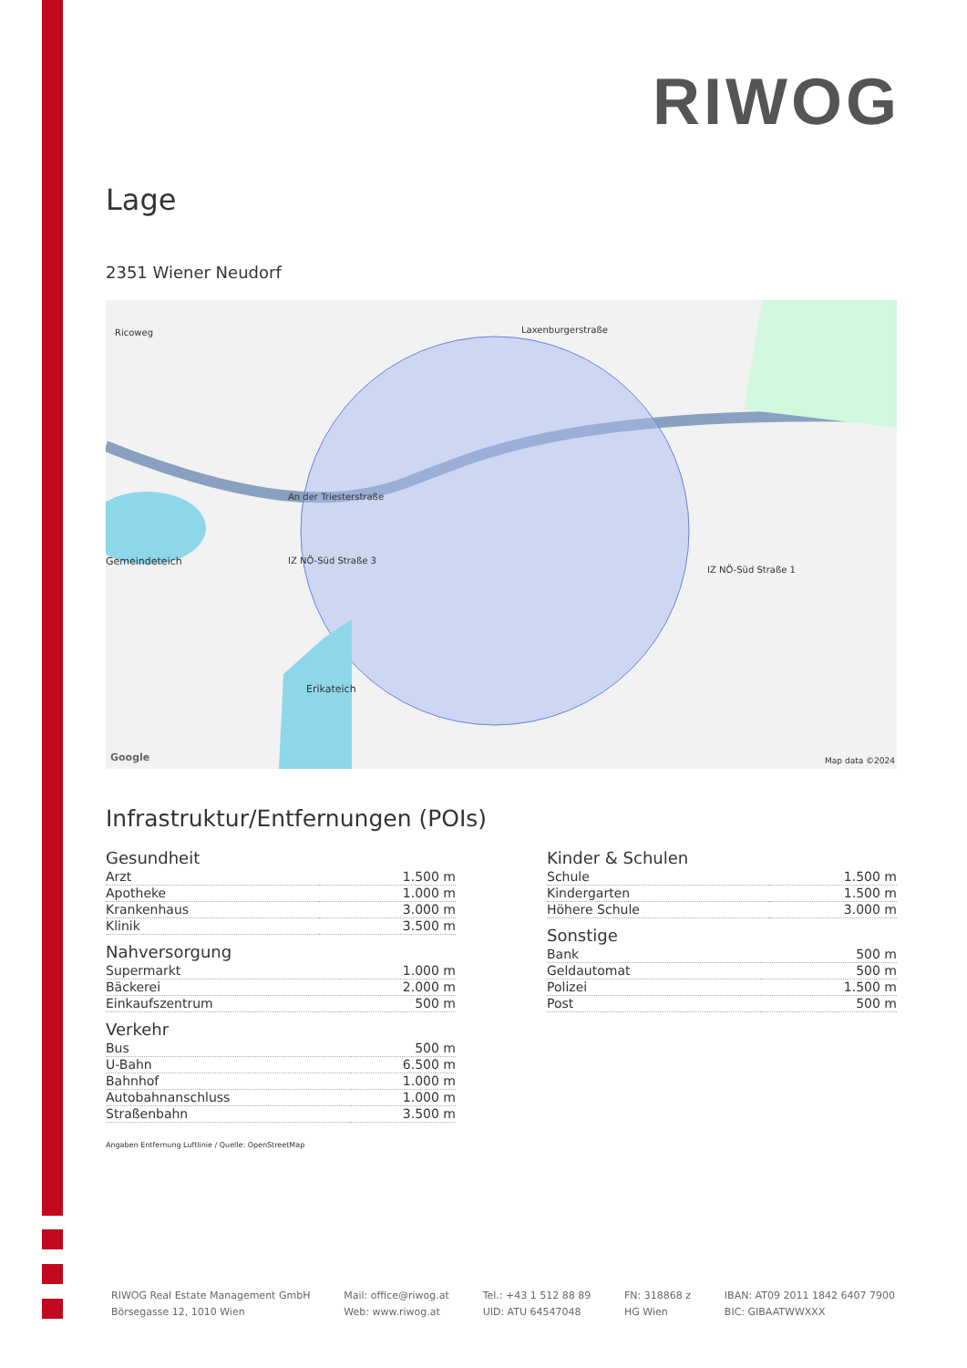RIWOG
Lage
2351 Wiener Neudorf
Ricoweg Laxenburgerstraße
An der Triesterstraße
IZ NÖ-Süd Straße 3
IZ NÖ-Süd Straße 1
Gemeindeteich
Erikateich
Google Map data ©2024
Infrastruktur/Entfernungen (POIs)
Gesundheit
| Arzt | 1.500 m |
| Apotheke | 1.000 m |
| Krankenhaus | 3.000 m |
| Klinik | 3.500 m |
Nahversorgung
| Supermarkt | 1.000 m |
| Bäckerei | 2.000 m |
| Einkaufszentrum | 500 m |
Verkehr
| Bus | 500 m |
| U-Bahn | 6.500 m |
| Bahnhof | 1.000 m |
| Autobahnanschluss | 1.000 m |
| Straßenbahn | 3.500 m |
Kinder & Schulen
| Schule | 1.500 m |
| Kindergarten | 1.500 m |
| Höhere Schule | 3.000 m |
Sonstige
| Bank | 500 m |
| Geldautomat | 500 m |
| Polizei | 1.500 m |
| Post | 500 m |
Angaben Entfernung Luftlinie / Quelle: OpenStreetMap
RIWOG Real Estate Management GmbH
Börsegasse 12, 1010 Wien
Mail: office@riwog.at
Web: www.riwog.at
Tel.: +43 1 512 88 89
UID: ATU 64547048
FN: 318868 z
HG Wien
IBAN: AT09 2011 1842 6407 7900
BIC: GIBAATWWXXX